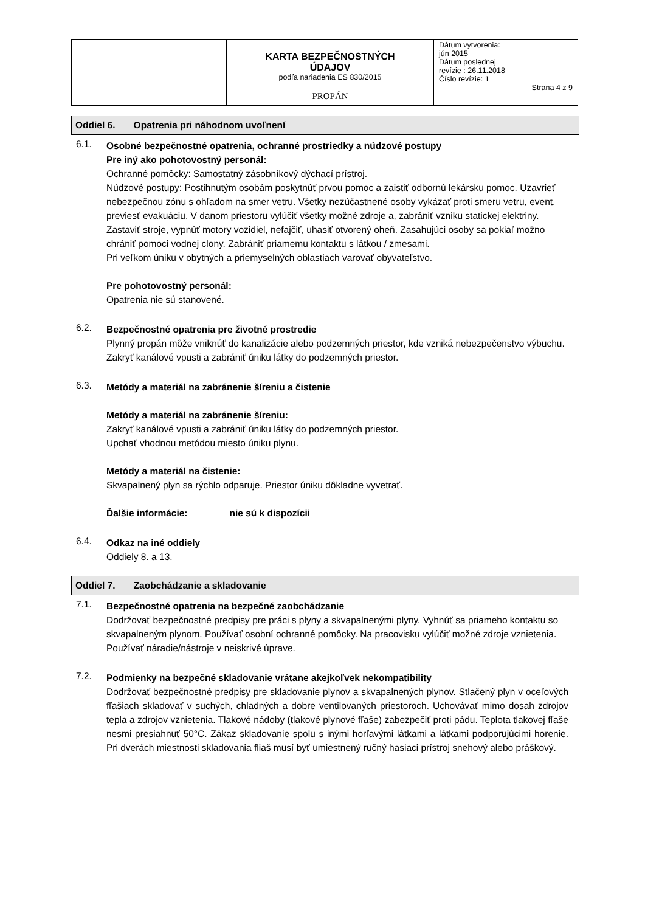| | KARTA BEZPEČNOSTNÝCH ÚDAJOV podľa nariadenia ES 830/2015 PROPÁN | Dátum vytvorenia: jún 2015 Dátum poslednej revízie : 26.11.2018 Číslo revízie: 1 Strana 4 z 9 |
Oddiel 6. Opatrenia pri náhodnom uvoľnení
6.1.
Osobné bezpečnostné opatrenia, ochranné prostriedky a núdzové postupy
Pre iný ako pohotovostný personál:
Ochranné pomôcky: Samostatný zásobníkový dýchací prístroj.
Núdzové postupy: Postihnutým osobám poskytnúť prvou pomoc a zaistiť odbornú lekársku pomoc. Uzavrieť nebezpečnou zónu s ohľadom na smer vetru. Všetky nezúčastnené osoby vykázať proti smeru vetru, event. previesť evakuáciu. V danom priestoru vylúčiť všetky možné zdroje a, zabrániť vzniku statickej elektriny. Zastaviť stroje, vypnúť motory vozidiel, nefajčiť, uhasiť otvorený oheň. Zasahujúci osoby sa pokiaľ možno chrániť pomoci vodnej clony. Zabrániť priamemu kontaktu s látkou / zmesami.
Pri veľkom úniku v obytných a priemyselných oblastiach varovať obyvateľstvo.
Pre pohotovostný personál:
Opatrenia nie sú stanovené.
6.2.
Bezpečnostné opatrenia pre životné prostredie
Plynný propán môže vniknúť do kanalizácie alebo podzemných priestor, kde vzniká nebezpečenstvo výbuchu. Zakryť kanálové vpusti a zabrániť úniku látky do podzemných priestor.
6.3.
Metódy a materiál na zabránenie šíreniu a čistenie
Metódy a materiál na zabránenie šíreniu:
Zakryť kanálové vpusti a zabrániť úniku látky do podzemných priestor.
Upchať vhodnou metódou miesto úniku plynu.
Metódy a materiál na čistenie:
Skvapalnený plyn sa rýchlo odparuje. Priestor úniku dôkladne vyvetrať.
Ďalšie informácie: nie sú k dispozícii
6.4.
Odkaz na iné oddiely
Oddiely 8. a 13.
Oddiel 7. Zaobchádzanie a skladovanie
7.1.
Bezpečnostné opatrenia na bezpečné zaobchádzanie
Dodržovať bezpečnostné predpisy pre práci s plyny a skvapalnenými plyny. Vyhnúť sa priameho kontaktu so skvapalneným plynom. Používať osobní ochranné pomôcky. Na pracovisku vylúčiť možné zdroje vznietenia. Používať náradie/nástroje v neiskrivé úprave.
7.2.
Podmienky na bezpečné skladovanie vrátane akejkoľvek nekompatibility
Dodržovať bezpečnostné predpisy pre skladovanie plynov a skvapalnených plynov. Stlačený plyn v oceľových fľašiach skladovať v suchých, chladných a dobre ventilovaných priestoroch. Uchovávať mimo dosah zdrojov tepla a zdrojov vznietenia. Tlakové nádoby (tlakové plynové fľaše) zabezpečiť proti pádu. Teplota tlakovej fľaše nesmi presiahnuť 50°C. Zákaz skladovanie spolu s inými horľavými látkami a látkami podporujúcimi horenie. Pri dverách miestnosti skladovania fliaš musí byť umiestnený ručný hasiaci prístroj snehový alebo práškový.